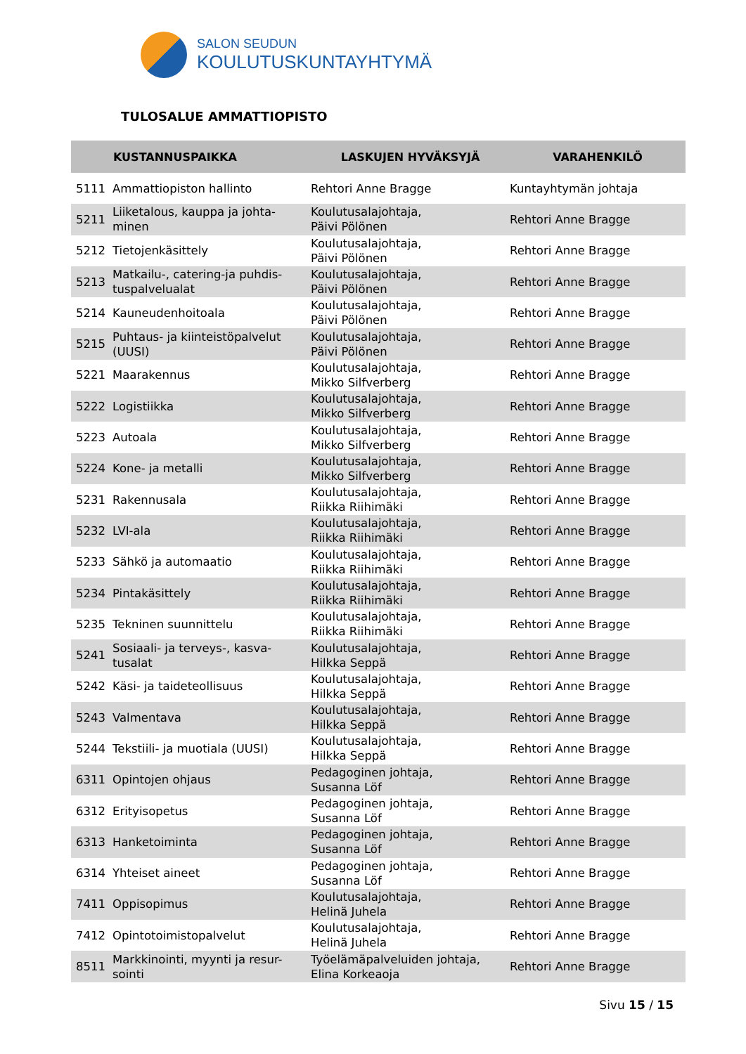SALON SEUDUN
KOULUTUSKUNTAYHTYMÄ
TULOSALUE AMMATTIOPISTO
| | KUSTANNUSPAIKKA | LASKUJEN HYVÄKSYJÄ | VARAHENKILÖ |
| --- | --- | --- | --- |
| 5111 | Ammattiopiston hallinto | Rehtori Anne Bragge | Kuntayhtymän johtaja |
| 5211 | Liiketalous, kauppa ja johta- minen | Koulutusalajohtaja, Päivi Pölönen | Rehtori Anne Bragge |
| 5212 | Tietojenkäsittely | Koulutusalajohtaja, Päivi Pölönen | Rehtori Anne Bragge |
| 5213 | Matkailu-, catering-ja puhdis- tuspalvelualat | Koulutusalajohtaja, Päivi Pölönen | Rehtori Anne Bragge |
| 5214 | Kauneudenhoitoala | Koulutusalajohtaja, Päivi Pölönen | Rehtori Anne Bragge |
| 5215 | Puhtaus- ja kiinteistöpalvelut (UUSI) | Koulutusalajohtaja, Päivi Pölönen | Rehtori Anne Bragge |
| 5221 | Maarakennus | Koulutusalajohtaja, Mikko Silfverberg | Rehtori Anne Bragge |
| 5222 | Logistiikka | Koulutusalajohtaja, Mikko Silfverberg | Rehtori Anne Bragge |
| 5223 | Autoala | Koulutusalajohtaja, Mikko Silfverberg | Rehtori Anne Bragge |
| 5224 | Kone- ja metalli | Koulutusalajohtaja, Mikko Silfverberg | Rehtori Anne Bragge |
| 5231 | Rakennusala | Koulutusalajohtaja, Riikka Riihimäki | Rehtori Anne Bragge |
| 5232 | LVI-ala | Koulutusalajohtaja, Riikka Riihimäki | Rehtori Anne Bragge |
| 5233 | Sähkö ja automaatio | Koulutusalajohtaja, Riikka Riihimäki | Rehtori Anne Bragge |
| 5234 | Pintakäsittely | Koulutusalajohtaja, Riikka Riihimäki | Rehtori Anne Bragge |
| 5235 | Tekninen suunnittelu | Koulutusalajohtaja, Riikka Riihimäki | Rehtori Anne Bragge |
| 5241 | Sosiaali- ja terveys-, kasva- tusalat | Koulutusalajohtaja, Hilkka Seppä | Rehtori Anne Bragge |
| 5242 | Käsi- ja taideteollisuus | Koulutusalajohtaja, Hilkka Seppä | Rehtori Anne Bragge |
| 5243 | Valmentava | Koulutusalajohtaja, Hilkka Seppä | Rehtori Anne Bragge |
| 5244 | Tekstiili- ja muotiala (UUSI) | Koulutusalajohtaja, Hilkka Seppä | Rehtori Anne Bragge |
| 6311 | Opintojen ohjaus | Pedagoginen johtaja, Susanna Löf | Rehtori Anne Bragge |
| 6312 | Erityisopetus | Pedagoginen johtaja, Susanna Löf | Rehtori Anne Bragge |
| 6313 | Hanketoiminta | Pedagoginen johtaja, Susanna Löf | Rehtori Anne Bragge |
| 6314 | Yhteiset aineet | Pedagoginen johtaja, Susanna Löf | Rehtori Anne Bragge |
| 7411 | Oppisopimus | Koulutusalajohtaja, Helinä Juhela | Rehtori Anne Bragge |
| 7412 | Opintotoimistopalvelut | Koulutusalajohtaja, Helinä Juhela | Rehtori Anne Bragge |
| 8511 | Markkinointi, myynti ja resur- sointi | Työelämäpalveluiden johtaja, Elina Korkeaoja | Rehtori Anne Bragge |
Sivu 15 / 15